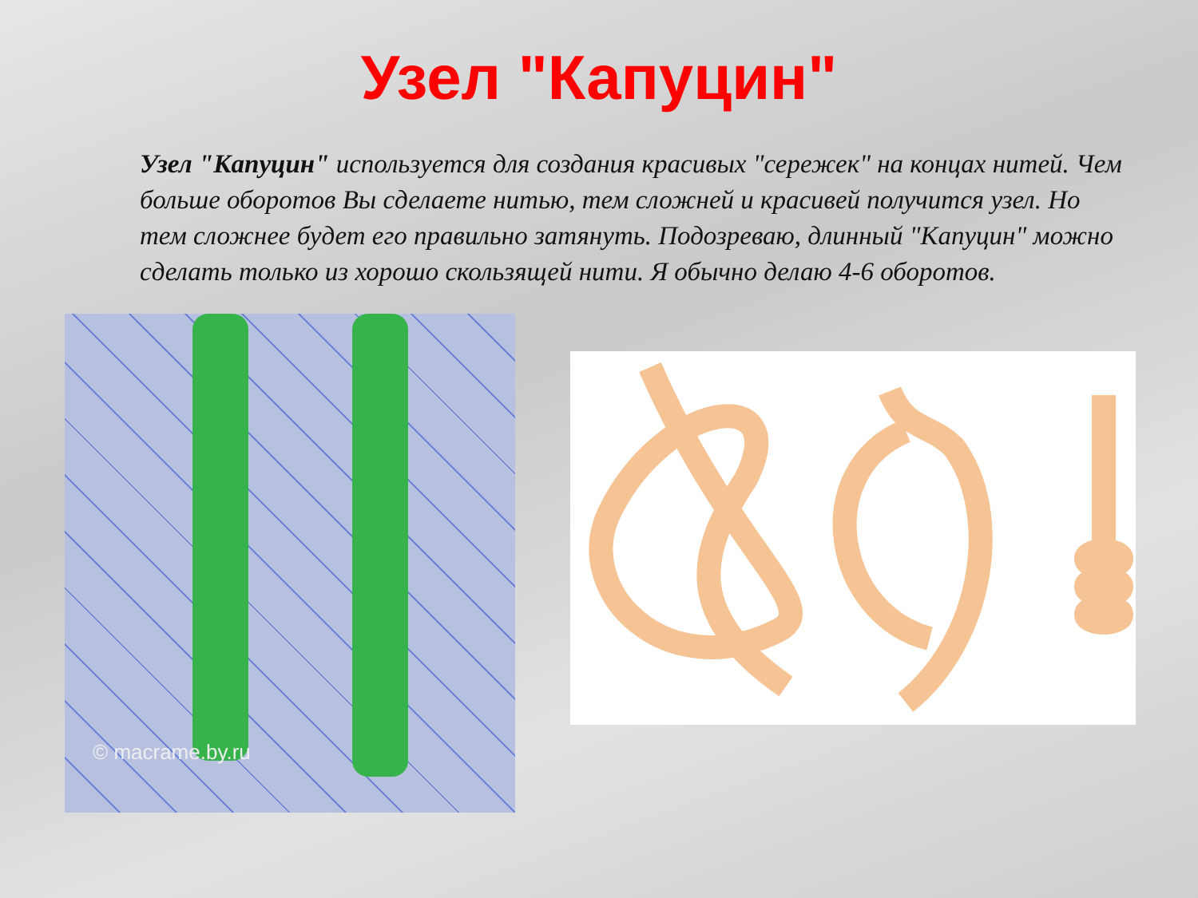Узел "Капуцин"
Узел "Капуцин" используется для создания красивых "сережек" на концах нитей. Чем больше оборотов Вы сделаете нитью, тем сложней и красивей получится узел. Но тем сложнее будет его правильно затянуть. Подозреваю, длинный "Капуцин" можно сделать только из хорошо скользящей нити. Я обычно делаю 4-6 оборотов.
© macrame.by.ru